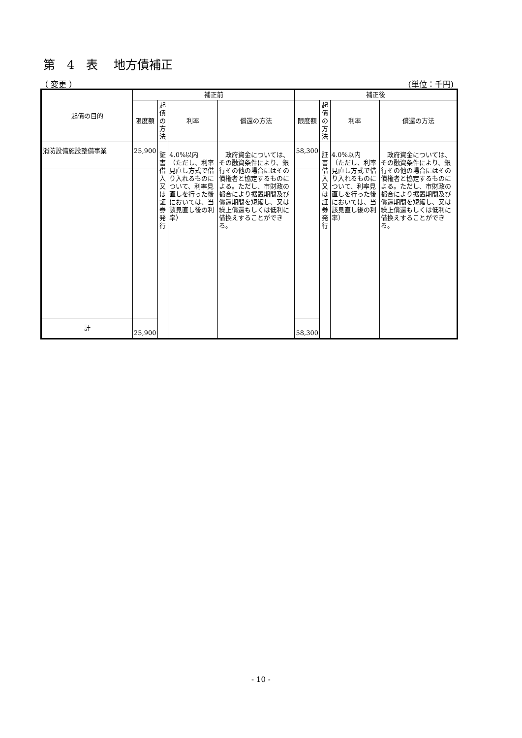第　4　表　 地方債補正
（ 変更 ） (単位：千円)
| 起債の目的 | 補正前 | | | | 補正後 | | | |
| --- | --- | --- | --- | --- | --- | --- | --- | --- |
| | 限度額 | 起債の 方法 | 利率 | 償還の方法 | 限度額 | 起債の 方法 | 利率 | 償還の方法 |
| 消防設備施設整備事業 | 25,900 | 証書借入 又は 証券発行 | 4.0%以内 （ただし、利率見直し方式で借り入れるものについて、利率見直しを行った後においては、当該見直し後の利率） | 政府資金については、その融資条件により、銀行その他の場合にはその債権者と協定するものによる。ただし、市財政の都合により据置期間及び償還期間を短縮し、又は繰上償還もしくは低利に借換えすることができる。 | 58,300 | 証書借入 又は 証券発行 | 4.0%以内 （ただし、利率見直し方式で借り入れるものについて、利率見直しを行った後においては、当該見直し後の利率） | 政府資金については、その融資条件により、銀行その他の場合にはその債権者と協定するものによる。ただし、市財政の都合により据置期間及び償還期間を短縮し、又は繰上償還もしくは低利に借換えすることができる。 |
| 計 | 25,900 | | | | 58,300 | | | |
- 10 -